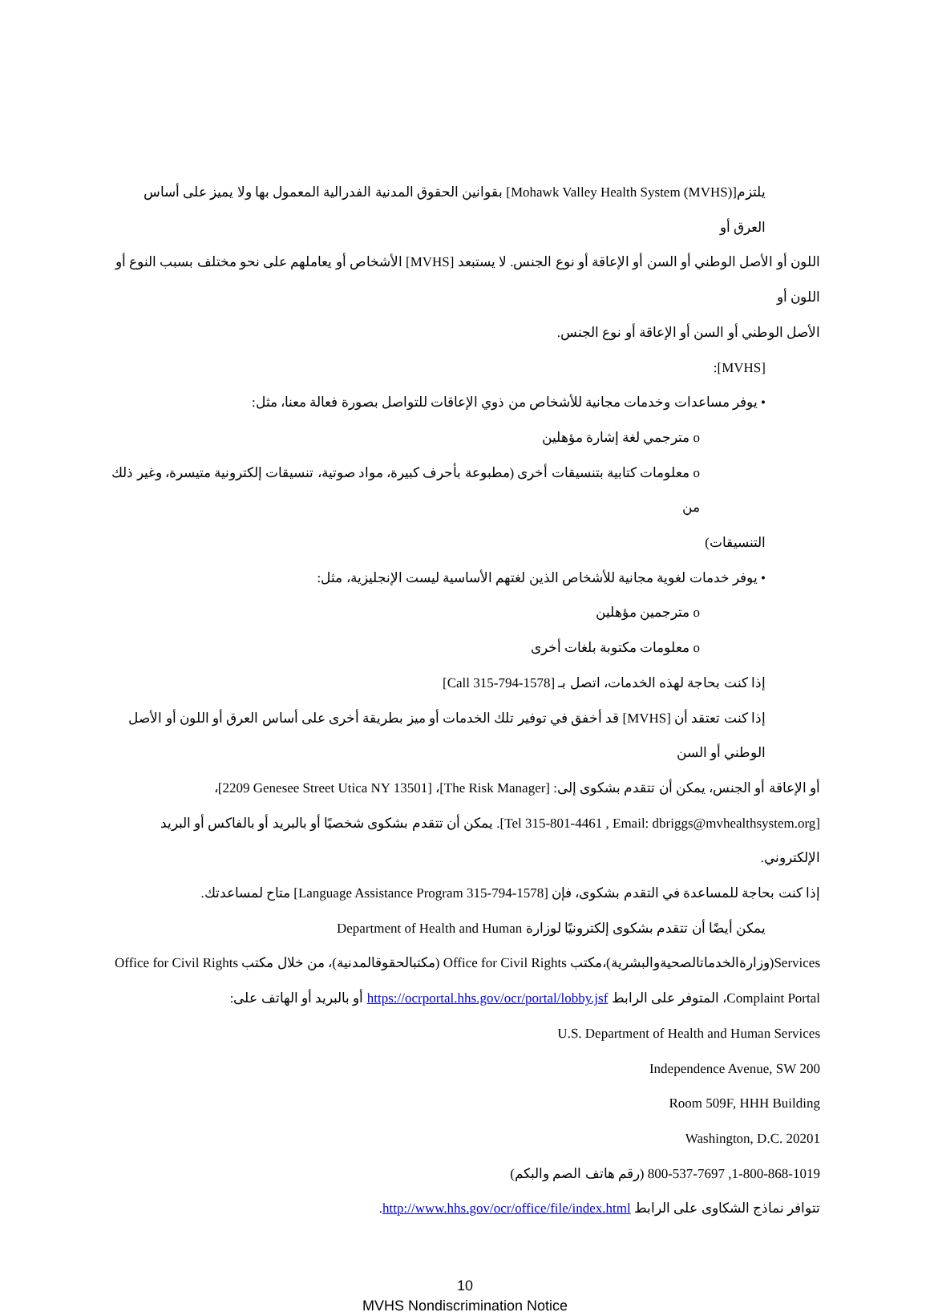يلتزم[Mohawk Valley Health System (MVHS)] بقوانين الحقوق المدنية الفدرالية المعمول بها ولا يميز على أساس العرق أو
اللون أو الأصل الوطني أو السن أو الإعاقة أو نوع الجنس. لا يستبعد [MVHS] الأشخاص أو يعاملهم على نحو مختلف بسبب النوع أو اللون أو
الأصل الوطني أو السن أو الإعاقة أو نوع الجنس.
[MVHS]:
• يوفر مساعدات وخدمات مجانية للأشخاص من ذوي الإعاقات للتواصل بصورة فعالة معنا، مثل:
o مترجمي لغة إشارة مؤهلين
o معلومات كتابية بتنسيقات أخرى (مطبوعة بأحرف كبيرة، مواد صوتية، تنسيقات إلكترونية متيسرة، وغير ذلك من
التنسيقات)
• يوفر خدمات لغوية مجانية للأشخاص الذين لغتهم الأساسية ليست الإنجليزية، مثل:
o مترجمين مؤهلين
o معلومات مكتوبة بلغات أخرى
إذا كنت بحاجة لهذه الخدمات، اتصل بـ [Call 315-794-1578]
إذا كنت تعتقد أن [MVHS] قد أخفق في توفير تلك الخدمات أو ميز بطريقة أخرى على أساس العرق أو اللون أو الأصل الوطني أو السن
أو الإعاقة أو الجنس، يمكن أن تتقدم بشكوى إلى: [The Risk Manager]، [2209 Genesee Street Utica NY 13501]،
[Tel 315-801-4461 , Email: dbriggs@mvhealthsystem.org]. يمكن أن تتقدم بشكوى شخصيًا أو بالبريد أو بالفاكس أو البريد الإلكتروني.
إذا كنت بحاجة للمساعدة في التقدم بشكوى، فإن [Language Assistance Program 315-794-1578] متاح لمساعدتك.
يمكن أيضًا أن تتقدم بشكوى إلكترونيًا لوزارة Department of Health and Human
Services(وزارةالخدماتالصحيةوالبشرية)،مكتب Office for Civil Rights (مكتبالحقوقالمدنية)، من خلال مكتب Office for Civil Rights
Complaint Portal، المتوفر على الرابط https://ocrportal.hhs.gov/ocr/portal/lobby.jsf أو بالبريد أو الهاتف على:
U.S. Department of Health and Human Services
200 Independence Avenue, SW
Room 509F, HHH Building
Washington, D.C. 20201
1-800-868-1019, 800-537-7697 (رقم هاتف الصم والبكم)
تتوافر نماذج الشكاوى على الرابط http://www.hhs.gov/ocr/office/file/index.html.
10
MVHS Nondiscrimination Notice